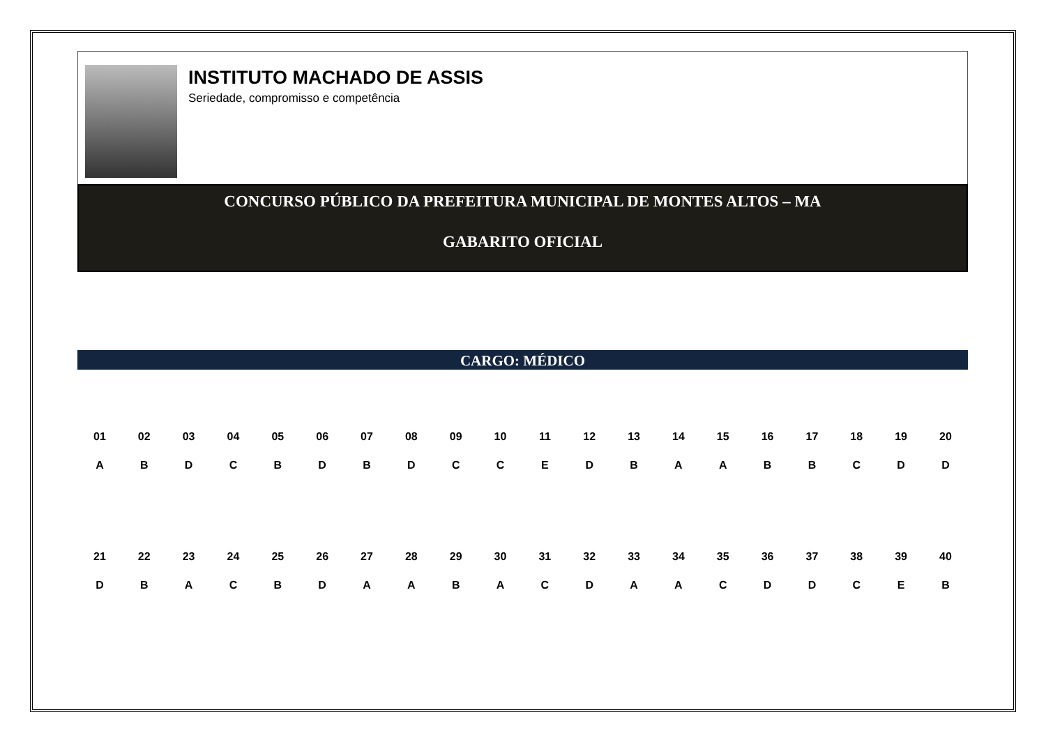INSTITUTO MACHADO DE ASSIS
Seriedade, compromisso e competência
CONCURSO PÚBLICO DA PREFEITURA MUNICIPAL DE MONTES ALTOS – MA
GABARITO OFICIAL
CARGO: MÉDICO
| 01 | 02 | 03 | 04 | 05 | 06 | 07 | 08 | 09 | 10 | 11 | 12 | 13 | 14 | 15 | 16 | 17 | 18 | 19 | 20 |
| --- | --- | --- | --- | --- | --- | --- | --- | --- | --- | --- | --- | --- | --- | --- | --- | --- | --- | --- | --- |
| A | B | D | C | B | D | B | D | C | C | E | D | B | A | A | B | B | C | D | D |
| 21 | 22 | 23 | 24 | 25 | 26 | 27 | 28 | 29 | 30 | 31 | 32 | 33 | 34 | 35 | 36 | 37 | 38 | 39 | 40 |
| D | B | A | C | B | D | A | A | B | A | C | D | A | A | C | D | D | C | E | B |